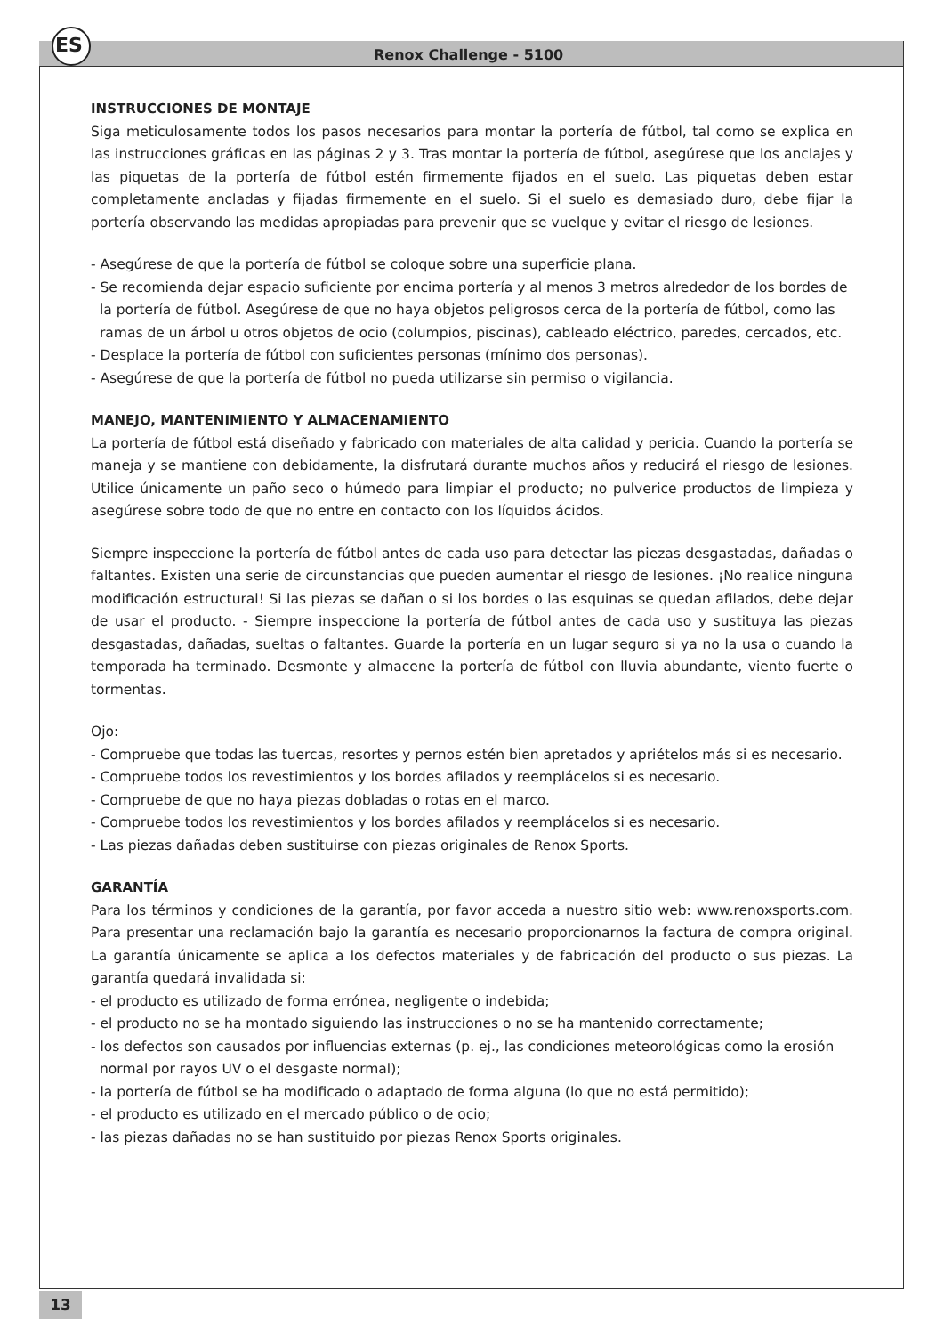ES Renox Challenge - 5100
INSTRUCCIONES DE MONTAJE
Siga meticulosamente todos los pasos necesarios para montar la portería de fútbol, tal como se explica en las instrucciones gráficas en las páginas 2 y 3. Tras montar la portería de fútbol, asegúrese que los anclajes y las piquetas de la portería de fútbol estén firmemente fijados en el suelo. Las piquetas deben estar completamente ancladas y fijadas firmemente en el suelo. Si el suelo es demasiado duro, debe fijar la portería observando las medidas apropiadas para prevenir que se vuelque y evitar el riesgo de lesiones.
- Asegúrese de que la portería de fútbol se coloque sobre una superficie plana.
- Se recomienda dejar espacio suficiente por encima portería y al menos 3 metros alrededor de los bordes de la portería de fútbol. Asegúrese de que no haya objetos peligrosos cerca de la portería de fútbol, como las ramas de un árbol u otros objetos de ocio (columpios, piscinas), cableado eléctrico, paredes, cercados, etc.
- Desplace la portería de fútbol con suficientes personas (mínimo dos personas).
- Asegúrese de que la portería de fútbol no pueda utilizarse sin permiso o vigilancia.
MANEJO, MANTENIMIENTO Y ALMACENAMIENTO
La portería de fútbol está diseñado y fabricado con materiales de alta calidad y pericia. Cuando la portería se maneja y se mantiene con debidamente, la disfrutará durante muchos años y reducirá el riesgo de lesiones. Utilice únicamente un paño seco o húmedo para limpiar el producto; no pulverice productos de limpieza y asegúrese sobre todo de que no entre en contacto con los líquidos ácidos.
Siempre inspeccione la portería de fútbol antes de cada uso para detectar las piezas desgastadas, dañadas o faltantes. Existen una serie de circunstancias que pueden aumentar el riesgo de lesiones. ¡No realice ninguna modificación estructural! Si las piezas se dañan o si los bordes o las esquinas se quedan afilados, debe dejar de usar el producto. - Siempre inspeccione la portería de fútbol antes de cada uso y sustituya las piezas desgastadas, dañadas, sueltas o faltantes. Guarde la portería en un lugar seguro si ya no la usa o cuando la temporada ha terminado. Desmonte y almacene la portería de fútbol con lluvia abundante, viento fuerte o tormentas.
Ojo:
- Compruebe que todas las tuercas, resortes y pernos estén bien apretados y apriételos más si es necesario.
- Compruebe todos los revestimientos y los bordes afilados y reemplácelos si es necesario.
- Compruebe de que no haya piezas dobladas o rotas en el marco.
- Compruebe todos los revestimientos y los bordes afilados y reemplácelos si es necesario.
- Las piezas dañadas deben sustituirse con piezas originales de Renox Sports.
GARANTÍA
Para los términos y condiciones de la garantía, por favor acceda a nuestro sitio web: www.renoxsports.com. Para presentar una reclamación bajo la garantía es necesario proporcionarnos la factura de compra original. La garantía únicamente se aplica a los defectos materiales y de fabricación del producto o sus piezas. La garantía quedará invalidada si:
- el producto es utilizado de forma errónea, negligente o indebida;
- el producto no se ha montado siguiendo las instrucciones o no se ha mantenido correctamente;
- los defectos son causados por influencias externas (p. ej., las condiciones meteorológicas como la erosión normal por rayos UV o el desgaste normal);
- la portería de fútbol se ha modificado o adaptado de forma alguna (lo que no está permitido);
- el producto es utilizado en el mercado público o de ocio;
- las piezas dañadas no se han sustituido por piezas Renox Sports originales.
13